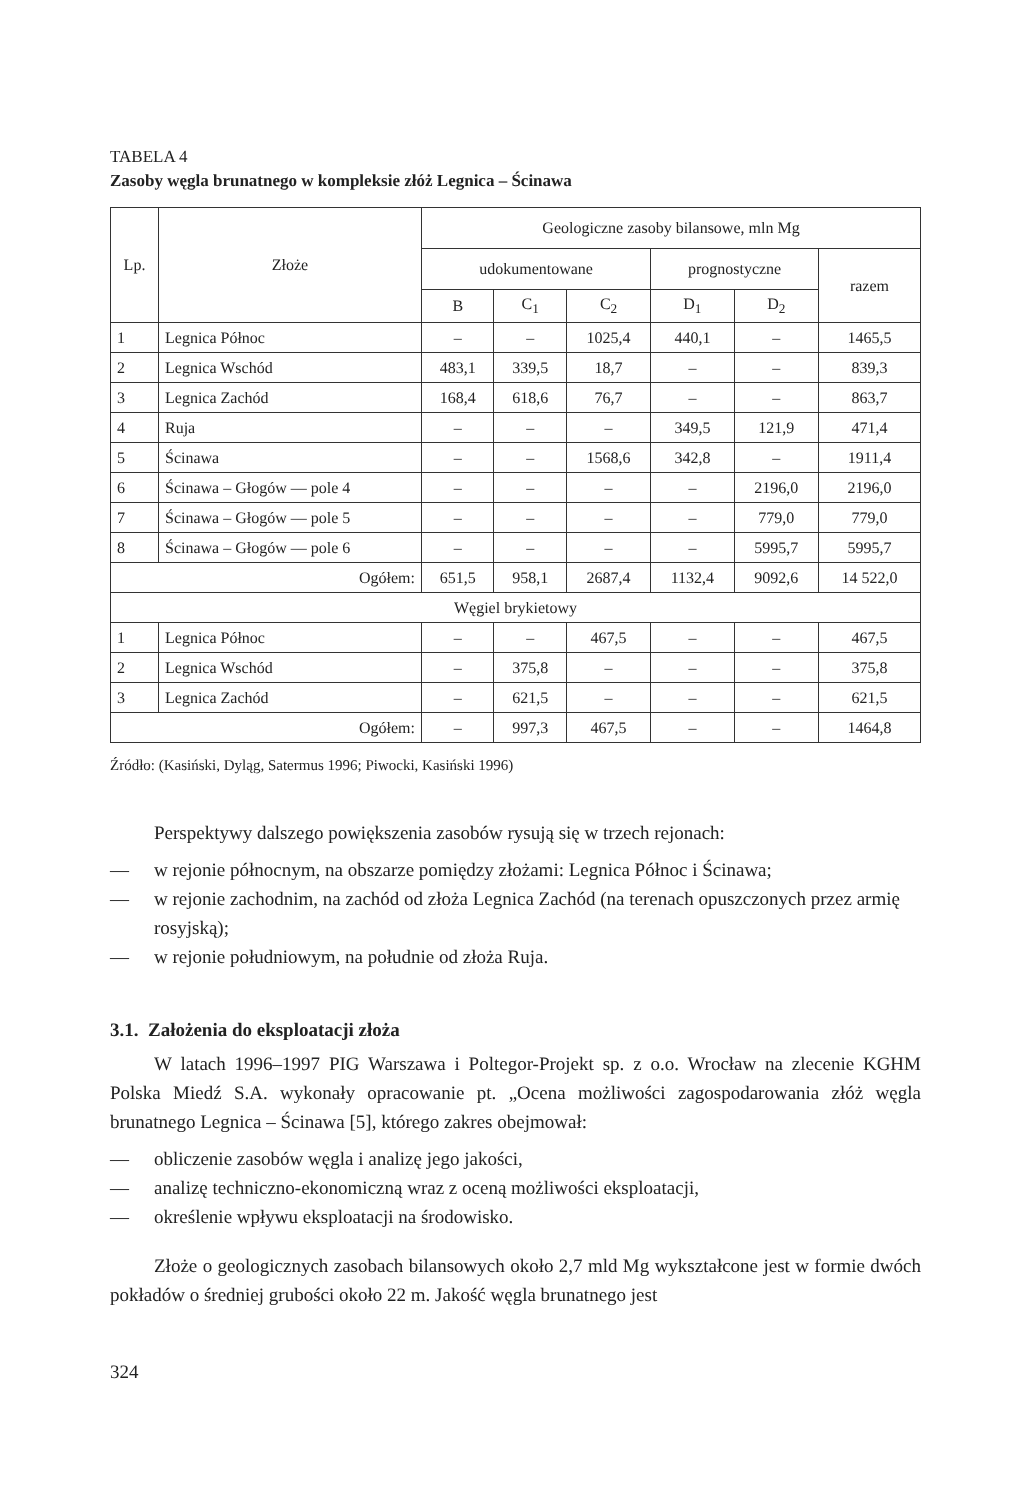TABELA 4
Zasoby węgla brunatnego w kompleksie złóż Legnica – Ścinawa
| Lp. | Złoże | Geologiczne zasoby bilansowe, mln Mg | | | | | |
| --- | --- | --- | --- | --- | --- | --- | --- |
| | | udokumentowane | | | prognostyczne | | razem |
| | | B | C<sub>1</sub> | C<sub>2</sub> | D<sub>1</sub> | D<sub>2</sub> | |
| 1 | Legnica Północ | – | – | 1025,4 | 440,1 | – | 1465,5 |
| 2 | Legnica Wschód | 483,1 | 339,5 | 18,7 | – | – | 839,3 |
| 3 | Legnica Zachód | 168,4 | 618,6 | 76,7 | – | – | 863,7 |
| 4 | Ruja | – | – | – | 349,5 | 121,9 | 471,4 |
| 5 | Ścinawa | – | – | 1568,6 | 342,8 | – | 1911,4 |
| 6 | Ścinawa – Głogów — pole 4 | – | – | – | – | 2196,0 | 2196,0 |
| 7 | Ścinawa – Głogów — pole 5 | – | – | – | – | 779,0 | 779,0 |
| 8 | Ścinawa – Głogów — pole 6 | – | – | – | – | 5995,7 | 5995,7 |
| Ogółem: | | 651,5 | 958,1 | 2687,4 | 1132,4 | 9092,6 | 14 522,0 |
| Węgiel brykietowy | | | | | | | |
| 1 | Legnica Północ | – | – | 467,5 | – | – | 467,5 |
| 2 | Legnica Wschód | – | 375,8 | – | – | – | 375,8 |
| 3 | Legnica Zachód | – | 621,5 | – | – | – | 621,5 |
| Ogółem: | | – | 997,3 | 467,5 | – | – | 1464,8 |
Źródło: (Kasiński, Dyląg, Satermus 1996; Piwocki, Kasiński 1996)
Perspektywy dalszego powiększenia zasobów rysują się w trzech rejonach:
— w rejonie północnym, na obszarze pomiędzy złożami: Legnica Północ i Ścinawa;
— w rejonie zachodnim, na zachód od złoża Legnica Zachód (na terenach opuszczonych przez armię rosyjską);
— w rejonie południowym, na południe od złoża Ruja.
3.1. Założenia do eksploatacji złoża
W latach 1996–1997 PIG Warszawa i Poltegor-Projekt sp. z o.o. Wrocław na zlecenie KGHM Polska Miedź S.A. wykonały opracowanie pt. „Ocena możliwości zagospodarowania złóż węgla brunatnego Legnica – Ścinawa [5], którego zakres obejmował:
— obliczenie zasobów węgla i analizę jego jakości,
— analizę techniczno-ekonomiczną wraz z oceną możliwości eksploatacji,
— określenie wpływu eksploatacji na środowisko.
Złoże o geologicznych zasobach bilansowych około 2,7 mld Mg wykształcone jest w formie dwóch pokładów o średniej grubości około 22 m. Jakość węgla brunatnego jest
324